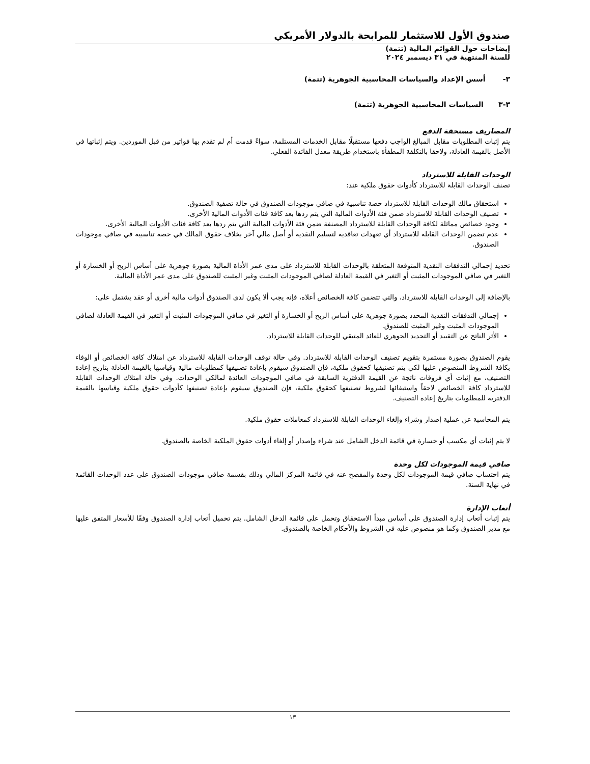صندوق الأول للاستثمار للمرابحة بالدولار الأمريكي
إيضاحات حول القوائم المالية (تتمة)
للسنة المنتهية في ٣١ ديسمبر ٢٠٢٤
٣- أسس الإعداد والسياسات المحاسبية الجوهرية (تتمة)
٣-٣ السياسات المحاسبية الجوهرية (تتمة)
المصاريف مستحقة الدفع
يتم إثبات المطلوبات مقابل المبالغ الواجب دفعها مستقبلًا مقابل الخدمات المستلمة، سواءً قدمت أم لم تقدم بها فواتير من قبل الموردين. ويتم إثباتها في الأصل بالقيمة العادلة، ولاحقا بالتكلفة المطفأة باستخدام طريقة معدل الفائدة الفعلي.
الوحدات القابلة للاسترداد
تصنف الوحدات القابلة للاسترداد كأدوات حقوق ملكية عند:
استحقاق مالك الوحدات القابلة للاسترداد حصة تناسبية في صافي موجودات الصندوق في حالة تصفية الصندوق.
تصنيف الوحدات القابلة للاسترداد ضمن فئة الأدوات المالية التي يتم ردها بعد كافة فئات الأدوات المالية الأخرى.
وجود خصائص مماثلة لكافة الوحدات القابلة للاسترداد المصنفة ضمن فئة الأدوات المالية التي يتم ردها بعد كافة فئات الأدوات المالية الأخرى.
عدم تضمن الوحدات القابلة للاسترداد أي تعهدات تعاقدية لتسليم النقدية أو أصل مالي آخر بخلاف حقوق المالك في حصة تناسبية في صافي موجودات الصندوق.
تحديد إجمالي التدفقات النقدية المتوقعة المتعلقة بالوحدات القابلة للاسترداد على مدى عمر الأداة المالية بصورة جوهرية على أساس الربح أو الخسارة أو التغير في صافي الموجودات المثبت أو التغير في القيمة العادلة لصافي الموجودات المثبت وغير المثبت للصندوق على مدى عمر الأداة المالية.
بالإضافة إلى الوحدات القابلة للاسترداد، والتي تتضمن كافة الخصائص أعلاه، فإنه يجب ألا يكون لدى الصندوق أدوات مالية أخرى أو عقد يشتمل على:
إجمالي التدفقات النقدية المحدد بصورة جوهرية على أساس الربح أو الخسارة أو التغير في صافي الموجودات المثبت أو التغير في القيمة العادلة لصافي الموجودات المثبت وغير المثبت للصندوق.
الأثر الناتج عن التقييد أو التحديد الجوهري للعائد المتبقي للوحدات القابلة للاسترداد.
يقوم الصندوق بصورة مستمرة بتقويم تصنيف الوحدات القابلة للاسترداد. وفي حالة توقف الوحدات القابلة للاسترداد عن امتلاك كافة الخصائص أو الوفاء بكافة الشروط المنصوص عليها لكي يتم تصنيفها كحقوق ملكية، فإن الصندوق سيقوم بإعادة تصنيفها كمطلوبات مالية وقياسها بالقيمة العادلة بتاريخ إعادة التصنيف، مع إثبات أي فروقات ناتجة عن القيمة الدفترية السابقة في صافي الموجودات العائدة لمالكي الوحدات. وفي حالة امتلاك الوحدات القابلة للاسترداد كافة الخصائص لاحقاً واستيفائها لشروط تصنيفها كحقوق ملكية، فإن الصندوق سيقوم بإعادة تصنيفها كأدوات حقوق ملكية وقياسها بالقيمة الدفترية للمطلوبات بتاريخ إعادة التصنيف.
يتم المحاسبة عن عملية إصدار وشراء وإلغاء الوحدات القابلة للاسترداد كمعاملات حقوق ملكية.
لا يتم إثبات أي مكسب أو خسارة في قائمة الدخل الشامل عند شراء وإصدار أو إلغاء أدوات حقوق الملكية الخاصة بالصندوق.
صافي قيمة الموجودات لكل وحدة
يتم احتساب صافي قيمة الموجودات لكل وحدة والمفصح عنه في قائمة المركز المالي وذلك بقسمة صافي موجودات الصندوق على عدد الوحدات القائمة في نهاية السنة.
أتعاب الإدارة
يتم إثبات أتعاب إدارة الصندوق على أساس مبدأ الاستحقاق وتحمل على قائمة الدخل الشامل. يتم تحميل أتعاب إدارة الصندوق وفقًا للأسعار المتفق عليها مع مدير الصندوق وكما هو منصوص عليه في الشروط والأحكام الخاصة بالصندوق.
١٣